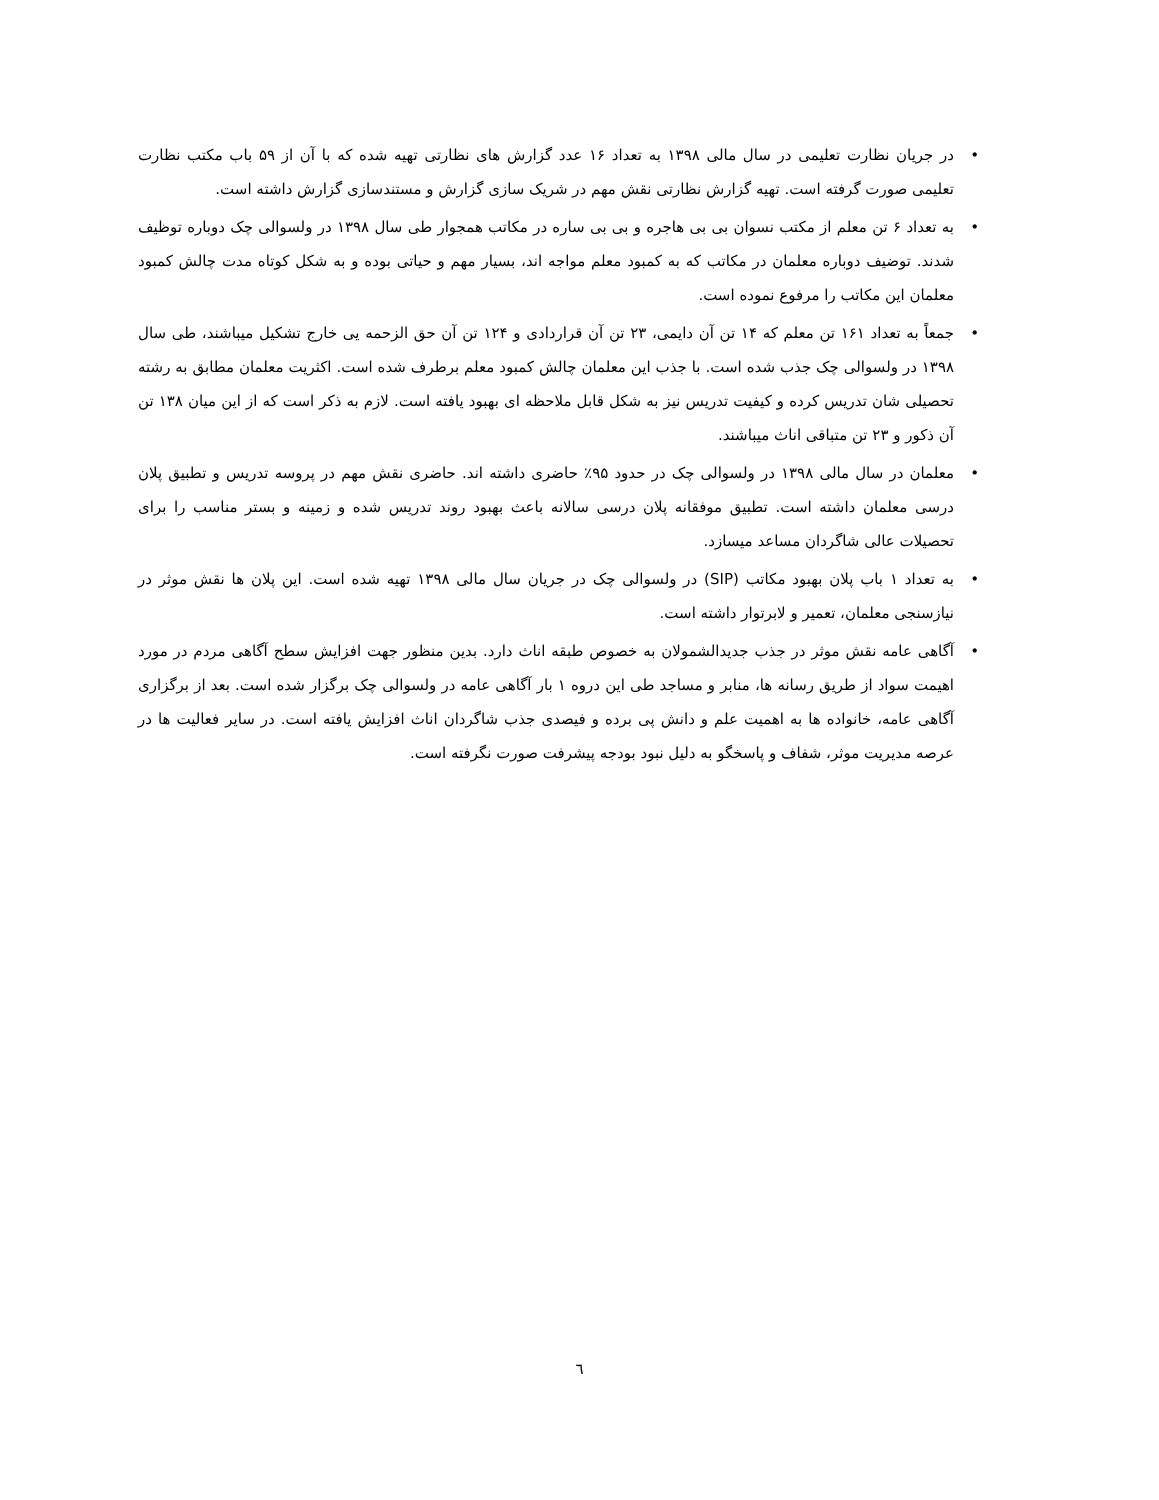• در جریان نظارت تعلیمی در سال مالی ۱۳۹۸ به تعداد ۱۶ عدد گزارش های نظارتی تهیه شده که با آن از ۵۹ باب مکتب نظارت تعلیمی صورت گرفته است. تهیه گزارش نظارتی نقش مهم در شریک سازی گزارش و مستندسازی گزارش داشته است.
• به تعداد ۶ تن معلم از مکتب نسوان بی بی هاجره و بی بی ساره در مکاتب همجوار طی سال ۱۳۹۸ در ولسوالی چک دوباره توظیف شدند. توضیف دوباره معلمان در مکاتب که به کمبود معلم مواجه اند، بسیار مهم و حیاتی بوده و به شکل کوتاه مدت چالش کمبود معلمان این مکاتب را مرفوع نموده است.
• جمعاً به تعداد ۱۶۱ تن معلم که ۱۴ تن آن دایمی، ۲۳ تن آن قراردادی و ۱۲۴ تن آن حق الزحمه یی خارج تشکیل میباشند، طی سال ۱۳۹۸ در ولسوالی چک جذب شده است. با جذب این معلمان چالش کمبود معلم برطرف شده است. اکثریت معلمان مطابق به رشته تحصیلی شان تدریس کرده و کیفیت تدریس نیز به شکل قابل ملاحظه ای بهبود یافته است. لازم به ذکر است که از این میان ۱۳۸ تن آن ذکور و ۲۳ تن متباقی اناث میباشند.
• معلمان در سال مالی ۱۳۹۸ در ولسوالی چک در حدود ۹۵٪ حاضری داشته اند. حاضری نقش مهم در پروسه تدریس و تطبیق پلان درسی معلمان داشته است. تطبیق موفقانه پلان درسی سالانه باعث بهبود روند تدریس شده و زمینه و بستر مناسب را برای تحصیلات عالی شاگردان مساعد میسازد.
• به تعداد ۱ باب پلان بهبود مکاتب (SIP) در ولسوالی چک در جریان سال مالی ۱۳۹۸ تهیه شده است. این پلان ها نقش موثر در نیازسنجی معلمان، تعمیر و لابرتوار داشته است.
• آگاهی عامه نقش موثر در جذب جدیدالشمولان به خصوص طبقه اناث دارد. بدین منظور جهت افزایش سطح آگاهی مردم در مورد اهیمت سواد از طریق رسانه ها، منابر و مساجد طی این دروه ۱ بار آگاهی عامه در ولسوالی چک برگزار شده است. بعد از برگزاری آگاهی عامه، خانواده ها به اهمیت علم و دانش پی برده و فیصدی جذب شاگردان اناث افزایش یافته است. در سایر فعالیت ها در عرصه مدیریت موثر، شفاف و پاسخگو به دلیل نبود بودجه پیشرفت صورت نگرفته است.
٦